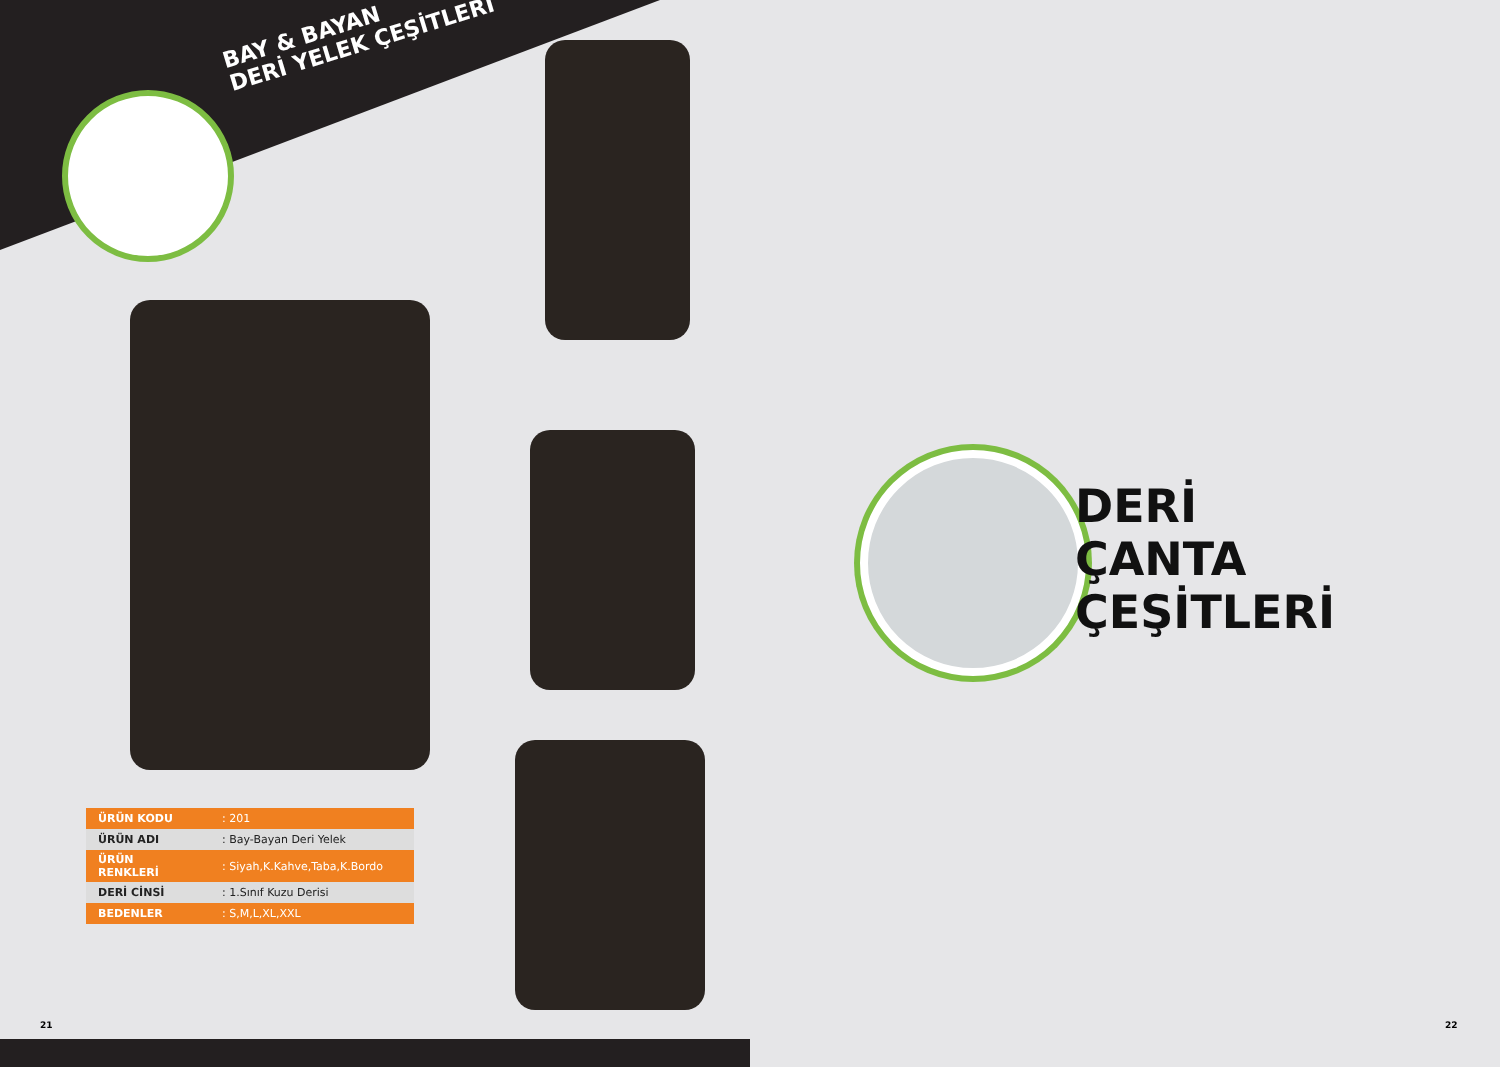BAY & BAYAN
DERİ YELEK ÇEŞİTLERİ
| ÜRÜN KODU | : 201 |
| ÜRÜN ADI | : Bay-Bayan Deri Yelek |
| ÜRÜN RENKLERİ | : Siyah,K.Kahve,Taba,K.Bordo |
| DERİ CİNSİ | : 1.Sınıf Kuzu Derisi |
| BEDENLER | : S,M,L,XL,XXL |
DERİ
ÇANTA
ÇEŞİTLERİ
21 22